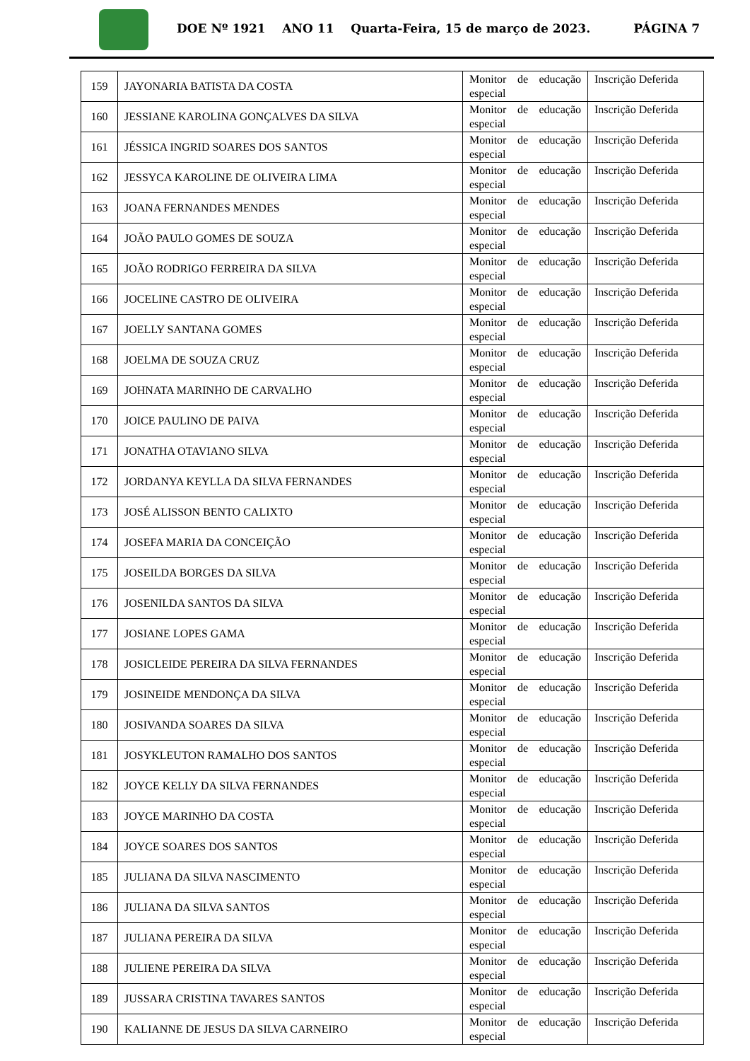DOE Nº 1921 ANO 11 Quarta-Feira, 15 de março de 2023. PÁGINA 7
| 159 | JAYONARIA BATISTA DA COSTA | Monitor de educação especial | Inscrição Deferida |
| 160 | JESSIANE KAROLINA GONÇALVES DA SILVA | Monitor de educação especial | Inscrição Deferida |
| 161 | JÉSSICA INGRID SOARES DOS SANTOS | Monitor de educação especial | Inscrição Deferida |
| 162 | JESSYCA KAROLINE DE OLIVEIRA LIMA | Monitor de educação especial | Inscrição Deferida |
| 163 | JOANA FERNANDES MENDES | Monitor de educação especial | Inscrição Deferida |
| 164 | JOÃO PAULO GOMES DE SOUZA | Monitor de educação especial | Inscrição Deferida |
| 165 | JOÃO RODRIGO FERREIRA DA SILVA | Monitor de educação especial | Inscrição Deferida |
| 166 | JOCELINE CASTRO DE OLIVEIRA | Monitor de educação especial | Inscrição Deferida |
| 167 | JOELLY SANTANA GOMES | Monitor de educação especial | Inscrição Deferida |
| 168 | JOELMA DE SOUZA CRUZ | Monitor de educação especial | Inscrição Deferida |
| 169 | JOHNATA MARINHO DE CARVALHO | Monitor de educação especial | Inscrição Deferida |
| 170 | JOICE PAULINO DE PAIVA | Monitor de educação especial | Inscrição Deferida |
| 171 | JONATHA OTAVIANO SILVA | Monitor de educação especial | Inscrição Deferida |
| 172 | JORDANYA KEYLLA DA SILVA FERNANDES | Monitor de educação especial | Inscrição Deferida |
| 173 | JOSÉ ALISSON BENTO CALIXTO | Monitor de educação especial | Inscrição Deferida |
| 174 | JOSEFA MARIA DA CONCEIÇÃO | Monitor de educação especial | Inscrição Deferida |
| 175 | JOSEILDA BORGES DA SILVA | Monitor de educação especial | Inscrição Deferida |
| 176 | JOSENILDA SANTOS DA SILVA | Monitor de educação especial | Inscrição Deferida |
| 177 | JOSIANE LOPES GAMA | Monitor de educação especial | Inscrição Deferida |
| 178 | JOSICLEIDE PEREIRA DA SILVA FERNANDES | Monitor de educação especial | Inscrição Deferida |
| 179 | JOSINEIDE MENDONÇA DA SILVA | Monitor de educação especial | Inscrição Deferida |
| 180 | JOSIVANDA SOARES DA SILVA | Monitor de educação especial | Inscrição Deferida |
| 181 | JOSYKLEUTON RAMALHO DOS SANTOS | Monitor de educação especial | Inscrição Deferida |
| 182 | JOYCE KELLY DA SILVA FERNANDES | Monitor de educação especial | Inscrição Deferida |
| 183 | JOYCE MARINHO DA COSTA | Monitor de educação especial | Inscrição Deferida |
| 184 | JOYCE SOARES DOS SANTOS | Monitor de educação especial | Inscrição Deferida |
| 185 | JULIANA DA SILVA NASCIMENTO | Monitor de educação especial | Inscrição Deferida |
| 186 | JULIANA DA SILVA SANTOS | Monitor de educação especial | Inscrição Deferida |
| 187 | JULIANA PEREIRA DA SILVA | Monitor de educação especial | Inscrição Deferida |
| 188 | JULIENE PEREIRA DA SILVA | Monitor de educação especial | Inscrição Deferida |
| 189 | JUSSARA CRISTINA TAVARES SANTOS | Monitor de educação especial | Inscrição Deferida |
| 190 | KALIANNE DE JESUS DA SILVA CARNEIRO | Monitor de educação especial | Inscrição Deferida |